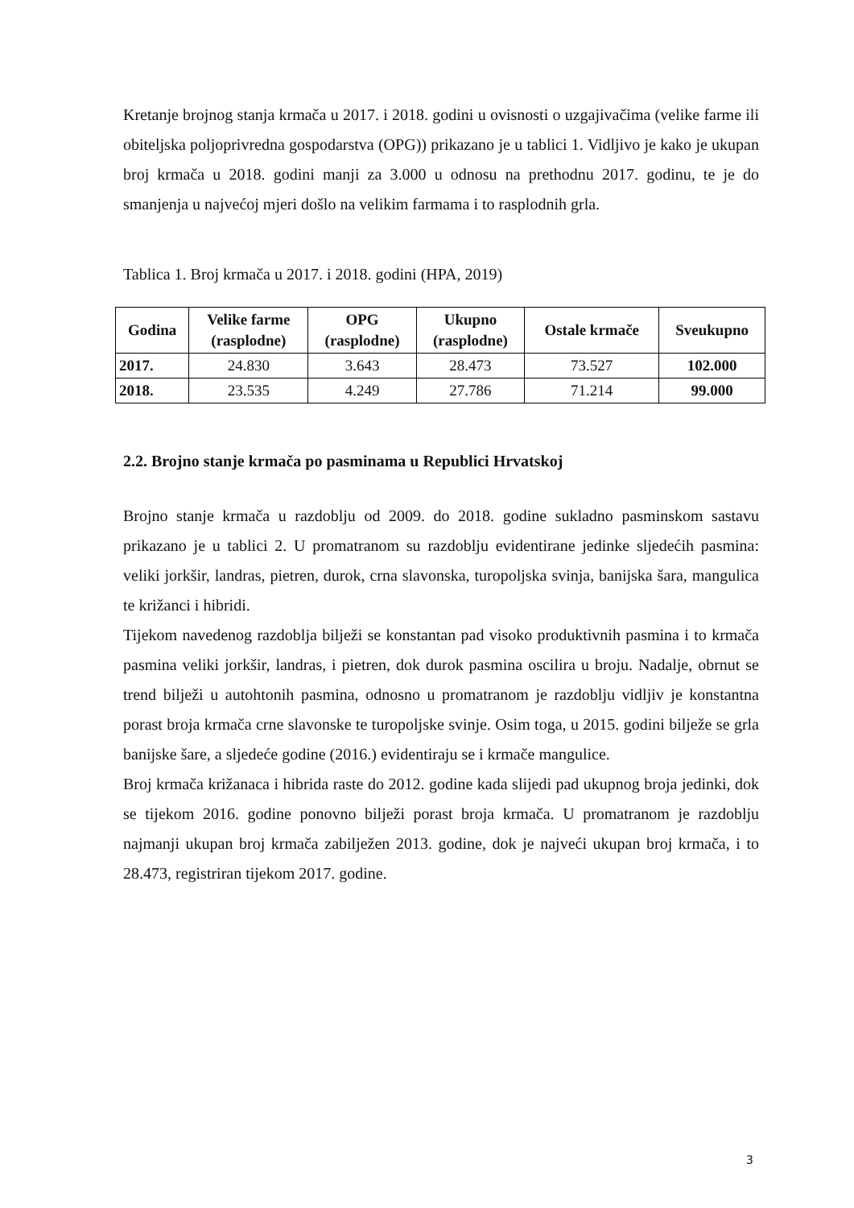Kretanje brojnog stanja krmača u 2017. i 2018. godini u ovisnosti o uzgajivačima (velike farme ili obiteljska poljoprivredna gospodarstva (OPG)) prikazano je u tablici 1. Vidljivo je kako je ukupan broj krmača u 2018. godini manji za 3.000 u odnosu na prethodnu 2017. godinu, te je do smanjenja u najvećoj mjeri došlo na velikim farmama i to rasplodnih grla.
Tablica 1. Broj krmača u 2017. i 2018. godini (HPA, 2019)
| Godina | Velike farme (rasplodne) | OPG (rasplodne) | Ukupno (rasplodne) | Ostale krmače | Sveukupno |
| --- | --- | --- | --- | --- | --- |
| 2017. | 24.830 | 3.643 | 28.473 | 73.527 | 102.000 |
| 2018. | 23.535 | 4.249 | 27.786 | 71.214 | 99.000 |
2.2. Brojno stanje krmača po pasminama u Republici Hrvatskoj
Brojno stanje krmača u razdoblju od 2009. do 2018. godine sukladno pasminskom sastavu prikazano je u tablici 2. U promatranom su razdoblju evidentirane jedinke sljedećih pasmina: veliki jorkšir, landras, pietren, durok, crna slavonska, turopoljska svinja, banijska šara, mangulica te križanci i hibridi.
Tijekom navedenog razdoblja bilježi se konstantan pad visoko produktivnih pasmina i to krmača pasmina veliki jorkšir, landras, i pietren, dok durok pasmina oscilira u broju. Nadalje, obrnut se trend bilježi u autohtonih pasmina, odnosno u promatranom je razdoblju vidljiv je konstantna porast broja krmača crne slavonske te turopoljske svinje. Osim toga, u 2015. godini bilježe se grla banijske šare, a sljedeće godine (2016.) evidentiraju se i krmače mangulice.
Broj krmača križanaca i hibrida raste do 2012. godine kada slijedi pad ukupnog broja jedinki, dok se tijekom 2016. godine ponovno bilježi porast broja krmača. U promatranom je razdoblju najmanji ukupan broj krmača zabilježen 2013. godine, dok je najveći ukupan broj krmača, i to 28.473, registriran tijekom 2017. godine.
3